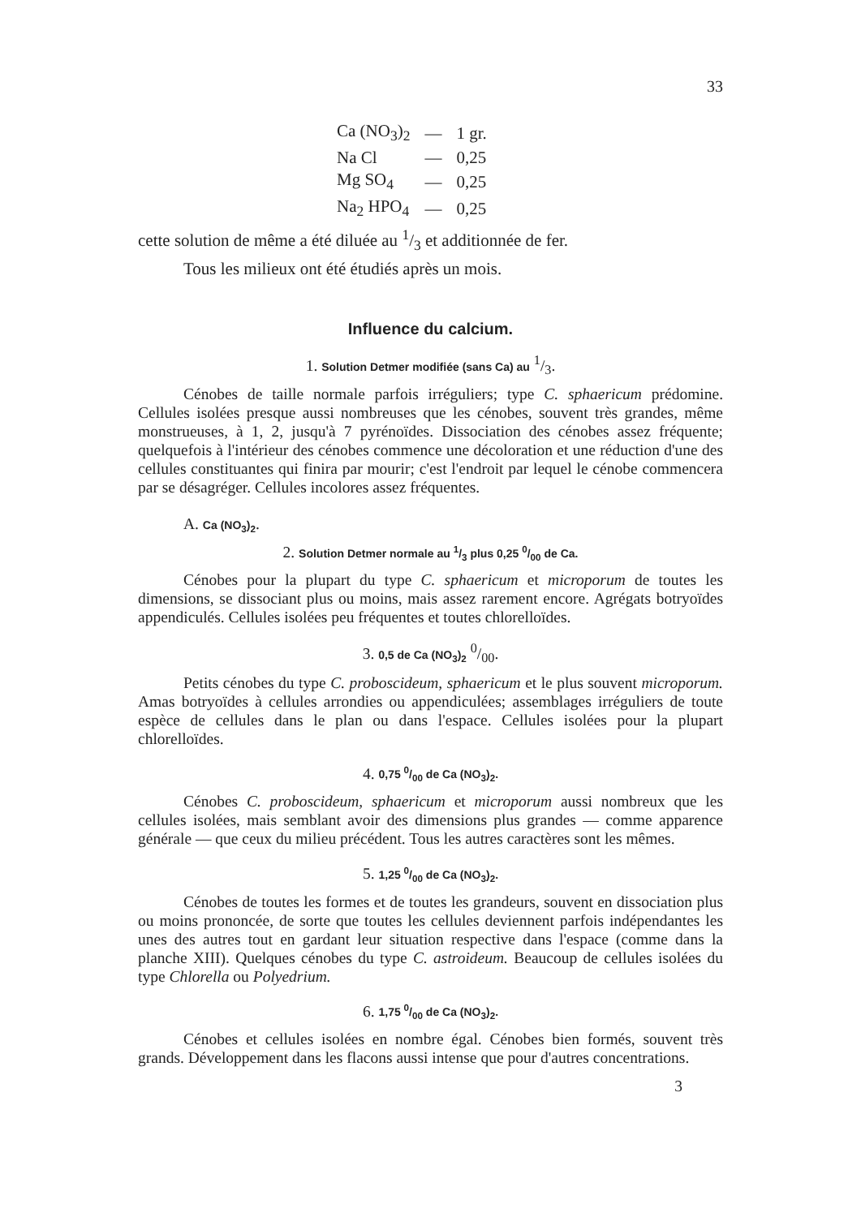33
| Ca (NO<sub>3</sub>)<sub>2</sub> | — | 1 gr. |
| Na Cl | — | 0,25 |
| Mg SO<sub>4</sub> | — | 0,25 |
| Na<sub>2</sub> HPO<sub>4</sub> | — | 0,25 |
cette solution de même a été diluée au 1/3 et additionnée de fer.
Tous les milieux ont été étudiés après un mois.
Influence du calcium.
1. Solution Detmer modifiée (sans Ca) au 1/3.
Cénobes de taille normale parfois irréguliers; type C. sphaericum prédomine. Cellules isolées presque aussi nombreuses que les cénobes, souvent très grandes, même monstrueuses, à 1, 2, jusqu'à 7 pyrénoïdes. Dissociation des cénobes assez fréquente; quelquefois à l'intérieur des cénobes commence une décoloration et une réduction d'une des cellules constituantes qui finira par mourir; c'est l'endroit par lequel le cénobe commencera par se désagréger. Cellules incolores assez fréquentes.
A. Ca (NO<sub>3</sub>)<sub>2</sub>.
2. Solution Detmer normale au 1/3 plus 0,25 0/00 de Ca.
Cénobes pour la plupart du type C. sphaericum et microporum de toutes les dimensions, se dissociant plus ou moins, mais assez rarement encore. Agrégats botryoïdes appendiculés. Cellules isolées peu fréquentes et toutes chlorelloïdes.
3. 0,5 de Ca (NO<sub>3</sub>)<sub>2</sub> 0/00.
Petits cénobes du type C. proboscideum, sphaericum et le plus souvent microporum. Amas botryoïdes à cellules arrondies ou appendiculées; assemblages irréguliers de toute espèce de cellules dans le plan ou dans l'espace. Cellules isolées pour la plupart chlorelloïdes.
4. 0,75 0/00 de Ca (NO<sub>3</sub>)<sub>2</sub>.
Cénobes C. proboscideum, sphaericum et microporum aussi nombreux que les cellules isolées, mais semblant avoir des dimensions plus grandes — comme apparence générale — que ceux du milieu précédent. Tous les autres caractères sont les mêmes.
5. 1,25 0/00 de Ca (NO<sub>3</sub>)<sub>2</sub>.
Cénobes de toutes les formes et de toutes les grandeurs, souvent en dissociation plus ou moins prononcée, de sorte que toutes les cellules deviennent parfois indépendantes les unes des autres tout en gardant leur situation respective dans l'espace (comme dans la planche XIII). Quelques cénobes du type C. astroideum. Beaucoup de cellules isolées du type Chlorella ou Polyedrium.
6. 1,75 0/00 de Ca (NO<sub>3</sub>)<sub>2</sub>.
Cénobes et cellules isolées en nombre égal. Cénobes bien formés, souvent très grands. Développement dans les flacons aussi intense que pour d'autres concentrations.
3